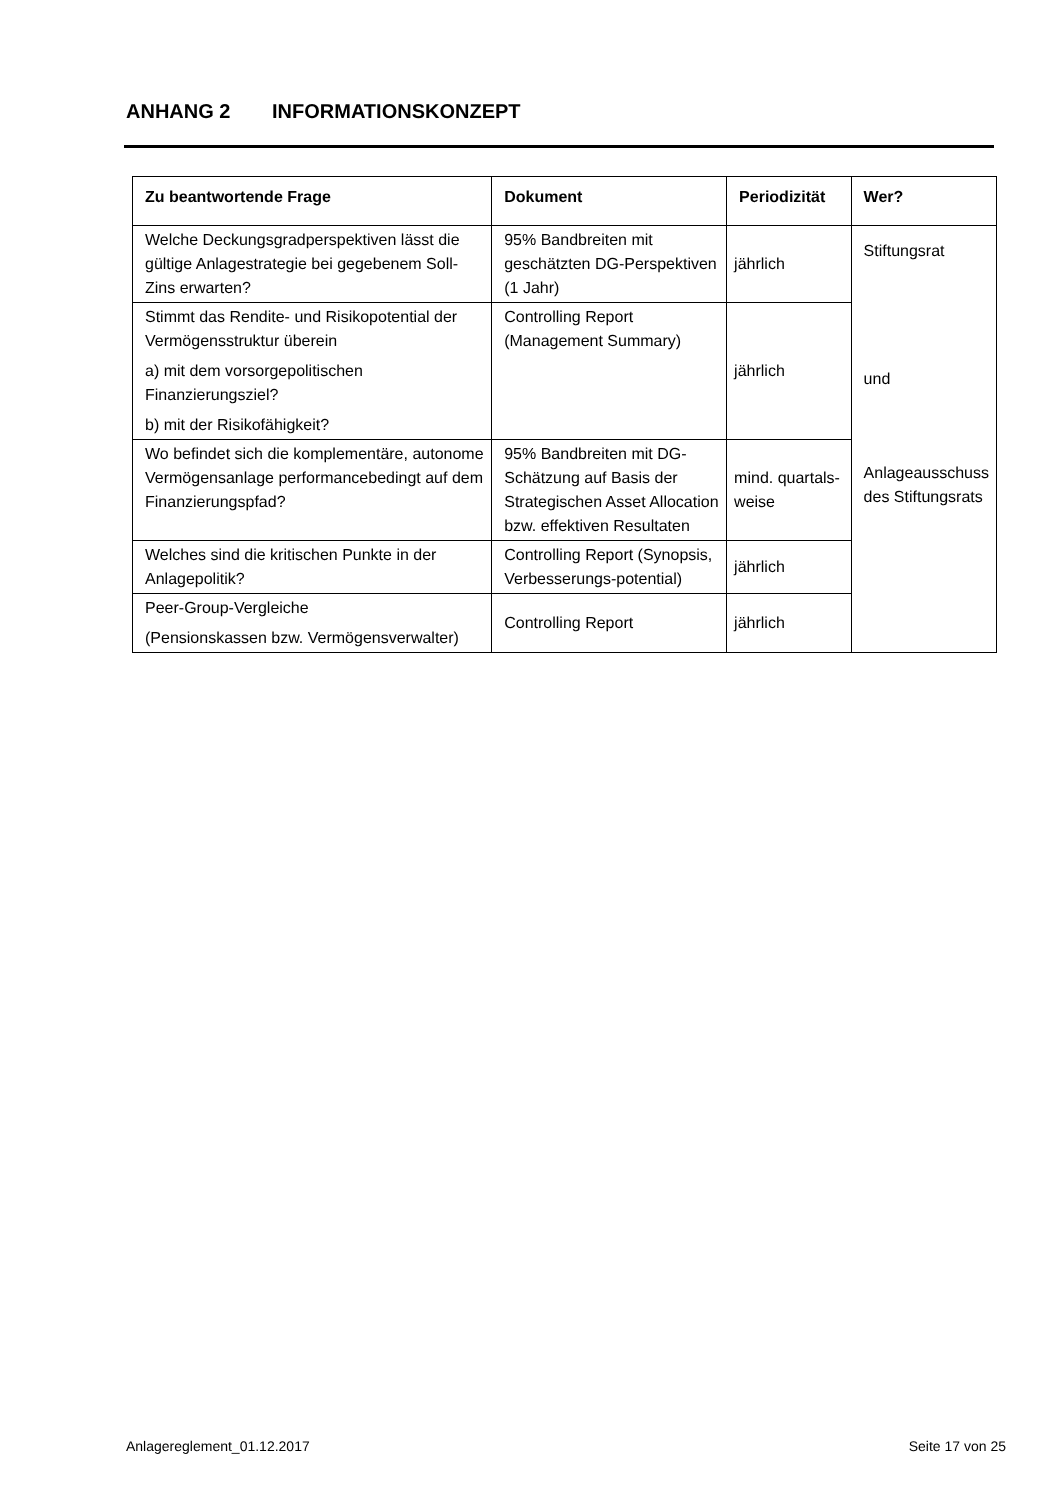ANHANG 2 INFORMATIONSKONZEPT
| Zu beantwortende Frage | Dokument | Periodizität | Wer? |
| --- | --- | --- | --- |
| Welche Deckungsgradperspektiven lässt die gültige Anlagestrategie bei gegebenem Soll-Zins erwarten? | 95% Bandbreiten mit geschätzten DG-Perspektiven (1 Jahr) | jährlich | Stiftungsrat und Anlageausschuss des Stiftungsrats |
| Stimmt das Rendite- und Risikopotential der Vermögensstruktur überein a) mit dem vorsorgepolitischen Finanzierungsziel? b) mit der Risikofähigkeit? | Controlling Report (Management Summary) | jährlich | |
| Wo befindet sich die komplementäre, autonome Vermögensanlage performancebedingt auf dem Finanzierungspfad? | 95% Bandbreiten mit DG-Schätzung auf Basis der Strategischen Asset Allocation bzw. effektiven Resultaten | mind. quartals-weise | |
| Welches sind die kritischen Punkte in der Anlagepolitik? | Controlling Report (Synopsis, Verbesserungs-potential) | jährlich | |
| Peer-Group-Vergleiche (Pensionskassen bzw. Vermögensverwalter) | Controlling Report | jährlich | |
Anlagereglement_01.12.2017 Seite 17 von 25